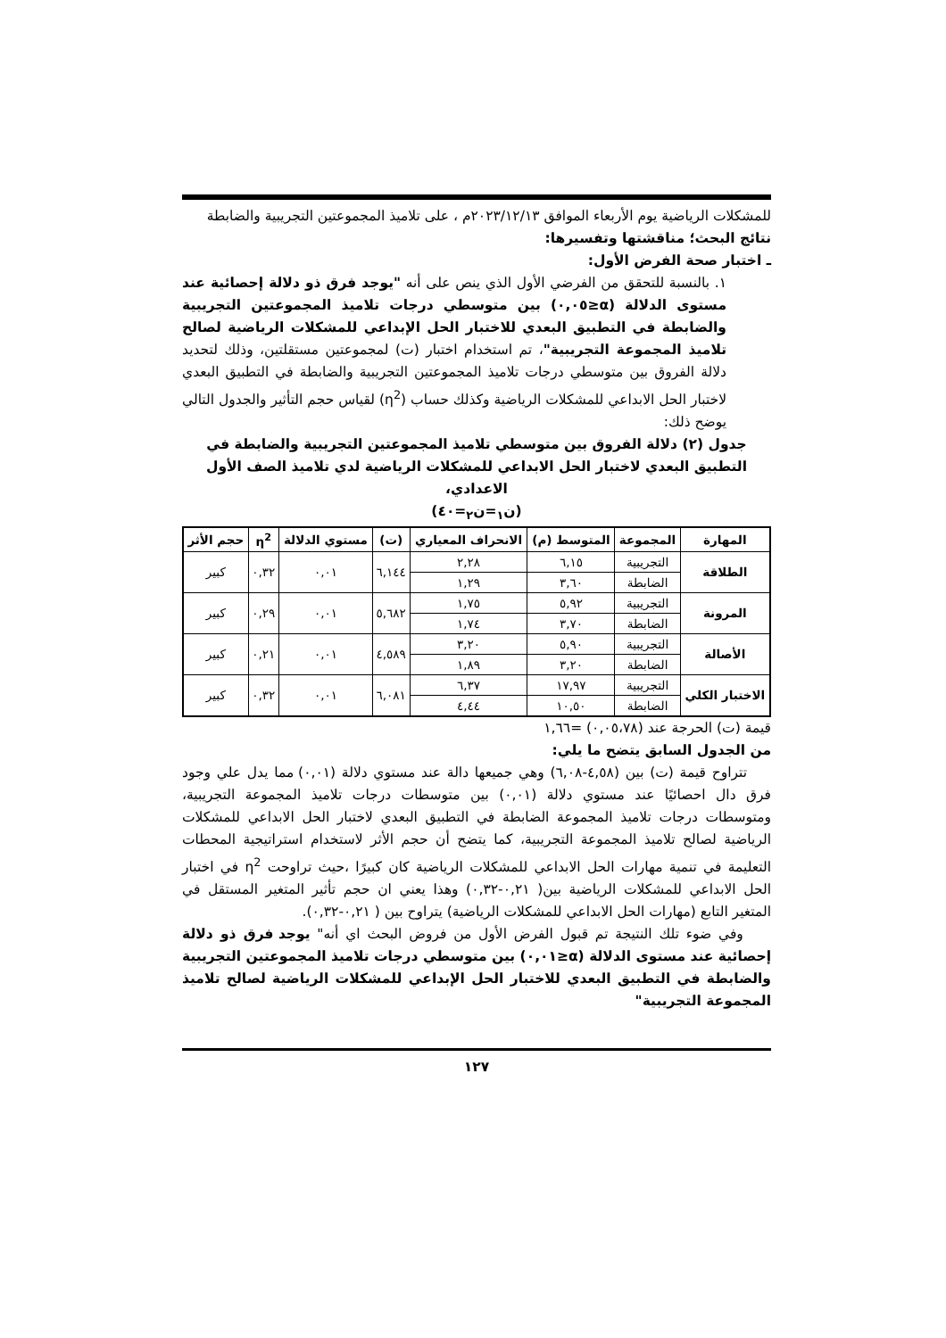للمشكلات الرياضية يوم الأربعاء الموافق ٢٠٢٣/١٢/١٣م ، على تلاميذ المجموعتين التجريبية والضابطة
نتائج البحث؛ مناقشتها وتفسيرها:
ـ اختبار صحة الفرض الأول:
١. بالنسبة للتحقق من الفرضي الأول الذي ينص على أنه "يوجد فرق ذو دلالة إحصائية عند مستوى الدلالة (α≤٠,٠٥) بين متوسطي درجات تلاميذ المجموعتين التجريبية والضابطة في التطبيق البعدي للاختبار الحل الإبداعي للمشكلات الرياضية لصالح تلاميذ المجموعة التجريبية"، تم استخدام اختبار (ت) لمجموعتين مستقلتين، وذلك لتحديد دلالة الفروق بين متوسطي درجات تلاميذ المجموعتين التجريبية والضابطة في التطبيق البعدي لاختبار الحل الابداعي للمشكلات الرياضية وكذلك حساب (η<sup>2</sup>) لقياس حجم التأثير والجدول التالي يوضح ذلك:
جدول (٢) دلالة الفروق بين متوسطي تلاميذ المجموعتين التجريبية والضابطة في التطبيق البعدي لاختبار الحل الابداعي للمشكلات الرياضية لدي تلاميذ الصف الأول الاعدادي،
(ن<sub>١</sub>=ن<sub>٢</sub>=٤٠)
| المهارة | المجموعة | المتوسط (م) | الانحراف المعياري | (ت) | مستوي الدلالة | η<sup>2</sup> | حجم الأثر |
| --- | --- | --- | --- | --- | --- | --- | --- |
| الطلاقة | التجريبية | ٦,١٥ | ٢,٢٨ | ٦,١٤٤ | ٠,٠١ | ٠,٣٢ | كبير |
| | الضابطة | ٣,٦٠ | ١,٢٩ | | | | |
| المرونة | التجريبية | ٥,٩٢ | ١,٧٥ | ٥,٦٨٢ | ٠,٠١ | ٠,٢٩ | كبير |
| | الضابطة | ٣,٧٠ | ١,٧٤ | | | | |
| الأصالة | التجريبية | ٥,٩٠ | ٣,٢٠ | ٤,٥٨٩ | ٠,٠١ | ٠,٢١ | كبير |
| | الضابطة | ٣,٢٠ | ١,٨٩ | | | | |
| الاختبار الكلي | التجريبية | ١٧,٩٧ | ٦,٣٧ | ٦,٠٨١ | ٠,٠١ | ٠,٣٢ | كبير |
| | الضابطة | ١٠,٥٠ | ٤,٤٤ | | | | |
قيمة (ت) الحرجة عند (٠,٠٥،٧٨) =١,٦٦
من الجدول السابق يتضح ما يلي:
تتراوح قيمة (ت) بين (٤,٥٨-٦,٠٨) وهي جميعها دالة عند مستوي دلالة (٠,٠١) مما يدل علي وجود فرق دال احصائيًا عند مستوي دلالة (٠,٠١) بين متوسطات درجات تلاميذ المجموعة التجريبية، ومتوسطات درجات تلاميذ المجموعة الضابطة في التطبيق البعدي لاختبار الحل الابداعي للمشكلات الرياضية لصالح تلاميذ المجموعة التجريبية، كما يتضح أن حجم الأثر لاستخدام استراتيجية المحطات التعليمة في تنمية مهارات الحل الابداعي للمشكلات الرياضية كان كبيرًا ،حيث تراوحت η<sup>2</sup> في اختبار الحل الابداعي للمشكلات الرياضية بين( ٠,٢١-٠,٣٢) وهذا يعني ان حجم تأثير المتغير المستقل في المتغير التابع (مهارات الحل الابداعي للمشكلات الرياضية) يتراوح بين ( ٠,٢١-٠,٣٢).
وفي ضوء تلك النتيجة تم قبول الفرض الأول من فروض البحث اي أنه" يوجد فرق ذو دلالة إحصائية عند مستوى الدلالة (α≤٠,٠١) بين متوسطي درجات تلاميذ المجموعتين التجريبية والضابطة في التطبيق البعدي للاختبار الحل الإبداعي للمشكلات الرياضية لصالح تلاميذ المجموعة التجريبية"
١٢٧